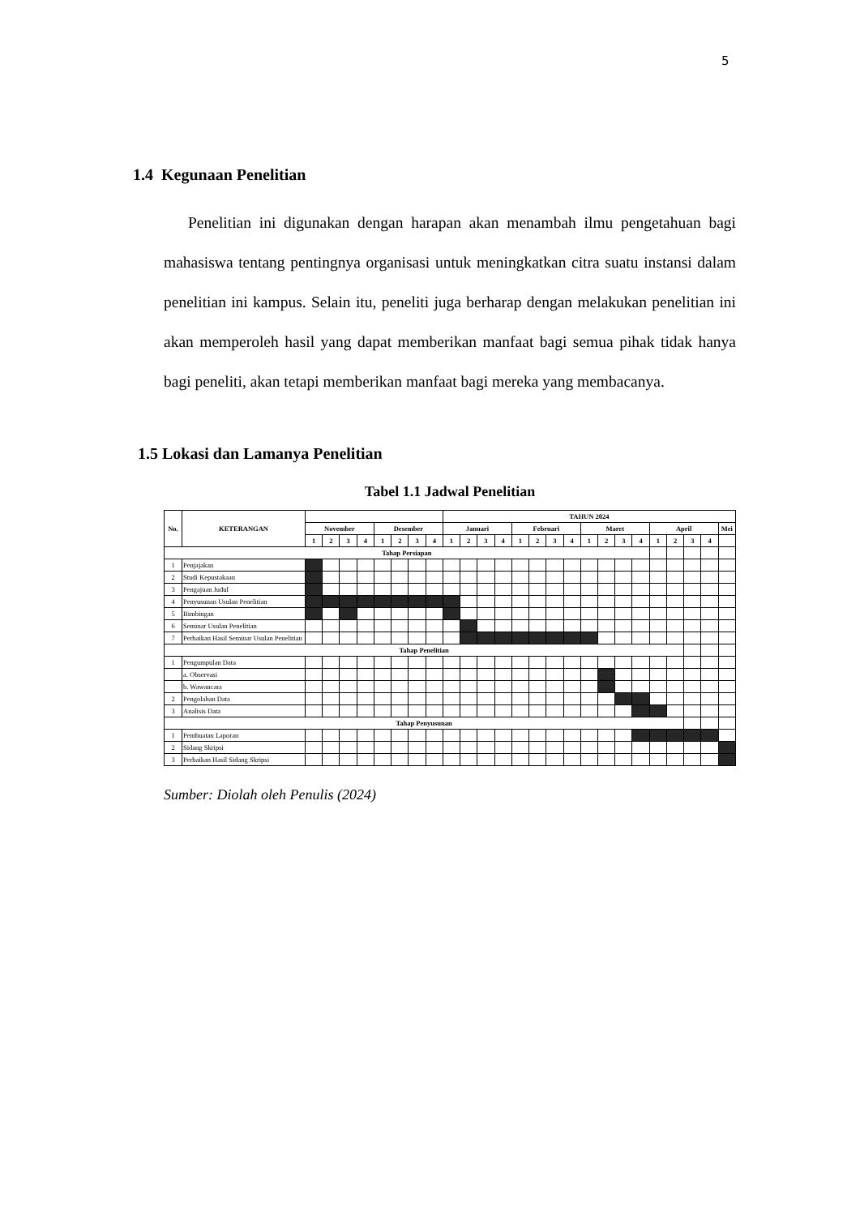5
1.4 Kegunaan Penelitian
Penelitian ini digunakan dengan harapan akan menambah ilmu pengetahuan bagi mahasiswa tentang pentingnya organisasi untuk meningkatkan citra suatu instansi dalam penelitian ini kampus. Selain itu, peneliti juga berharap dengan melakukan penelitian ini akan memperoleh hasil yang dapat memberikan manfaat bagi semua pihak tidak hanya bagi peneliti, akan tetapi memberikan manfaat bagi mereka yang membacanya.
1.5 Lokasi dan Lamanya Penelitian
Tabel 1.1 Jadwal Penelitian
| No. | KETERANGAN | | | | | | | | | TAHUN 2024 | | | | | | | | | | | | | | | | |
| --- | --- | --- | --- | --- | --- | --- | --- | --- | --- | --- | --- | --- | --- | --- | --- | --- | --- | --- | --- | --- | --- | --- | --- | --- | --- | --- |
| | | November | | | | Desember | | | | Januari | | | | Februari | | | | Maret | | | | April | | | | Mei |
| | | 1 | 2 | 3 | 4 | 1 | 2 | 3 | 4 | 1 | 2 | 3 | 4 | 1 | 2 | 3 | 4 | 1 | 2 | 3 | 4 | 1 | 2 | 3 | 4 | |
| Tahap Persiapan | | | | | | | | | | | | | | | | | | | | | | | | | | |
| 1 | Penjajakan | | | | | | | | | | | | | | | | | | | | | | | | | |
| 2 | Studi Kepustakaan | | | | | | | | | | | | | | | | | | | | | | | | | |
| 3 | Pengajuan Judul | | | | | | | | | | | | | | | | | | | | | | | | | |
| 4 | Penyusunan Usulan Penelitian | | | | | | | | | | | | | | | | | | | | | | | | | |
| 5 | Bimbingan | | | | | | | | | | | | | | | | | | | | | | | | | |
| 6 | Seminar Usulan Penelitian | | | | | | | | | | | | | | | | | | | | | | | | | |
| 7 | Perbaikan Hasil Seminar Usulan Penelitian | | | | | | | | | | | | | | | | | | | | | | | | | |
| Tahap Penelitian | | | | | | | | | | | | | | | | | | | | | | | | | | |
| 1 | Pengumpulan Data | | | | | | | | | | | | | | | | | | | | | | | | | |
| | a. Observasi | | | | | | | | | | | | | | | | | | | | | | | | | |
| | b. Wawancara | | | | | | | | | | | | | | | | | | | | | | | | | |
| 2 | Pengolahan Data | | | | | | | | | | | | | | | | | | | | | | | | | |
| 3 | Analisis Data | | | | | | | | | | | | | | | | | | | | | | | | | |
| Tahap Penyusunan | | | | | | | | | | | | | | | | | | | | | | | | | | |
| 1 | Pembuatan Laporan | | | | | | | | | | | | | | | | | | | | | | | | | |
| 2 | Sidang Skripsi | | | | | | | | | | | | | | | | | | | | | | | | | |
| 3 | Perbaikan Hasil Sidang Skripsi | | | | | | | | | | | | | | | | | | | | | | | | | |
Sumber: Diolah oleh Penulis (2024)